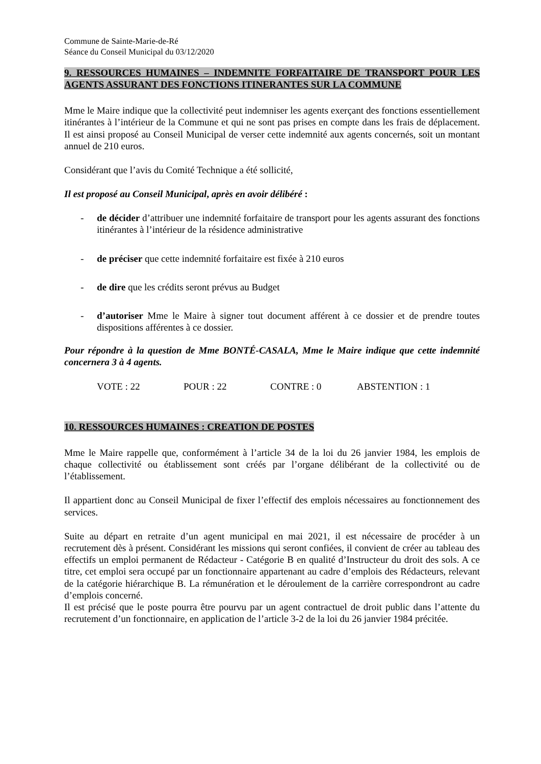Commune de Sainte-Marie-de-Ré
Séance du Conseil Municipal du 03/12/2020
9. RESSOURCES HUMAINES – INDEMNITE FORFAITAIRE DE TRANSPORT POUR LES AGENTS ASSURANT DES FONCTIONS ITINERANTES SUR LA COMMUNE
Mme le Maire indique que la collectivité peut indemniser les agents exerçant des fonctions essentiellement itinérantes à l’intérieur de la Commune et qui ne sont pas prises en compte dans les frais de déplacement. Il est ainsi proposé au Conseil Municipal de verser cette indemnité aux agents concernés, soit un montant annuel de 210 euros.
Considérant que l’avis du Comité Technique a été sollicité,
Il est proposé au Conseil Municipal, après en avoir délibéré :
- de décider d’attribuer une indemnité forfaitaire de transport pour les agents assurant des fonctions itinérantes à l’intérieur de la résidence administrative
- de préciser que cette indemnité forfaitaire est fixée à 210 euros
- de dire que les crédits seront prévus au Budget
- d’autoriser Mme le Maire à signer tout document afférent à ce dossier et de prendre toutes dispositions afférentes à ce dossier.
Pour répondre à la question de Mme BONTÉ-CASALA, Mme le Maire indique que cette indemnité concernera 3 à 4 agents.
VOTE : 22 POUR : 22 CONTRE : 0 ABSTENTION : 1
10. RESSOURCES HUMAINES : CREATION DE POSTES
Mme le Maire rappelle que, conformément à l’article 34 de la loi du 26 janvier 1984, les emplois de chaque collectivité ou établissement sont créés par l’organe délibérant de la collectivité ou de l’établissement.
Il appartient donc au Conseil Municipal de fixer l’effectif des emplois nécessaires au fonctionnement des services.
Suite au départ en retraite d’un agent municipal en mai 2021, il est nécessaire de procéder à un recrutement dès à présent. Considérant les missions qui seront confiées, il convient de créer au tableau des effectifs un emploi permanent de Rédacteur - Catégorie B en qualité d’Instructeur du droit des sols. A ce titre, cet emploi sera occupé par un fonctionnaire appartenant au cadre d’emplois des Rédacteurs, relevant de la catégorie hiérarchique B. La rémunération et le déroulement de la carrière correspondront au cadre d’emplois concerné.
Il est précisé que le poste pourra être pourvu par un agent contractuel de droit public dans l’attente du recrutement d’un fonctionnaire, en application de l’article 3-2 de la loi du 26 janvier 1984 précitée.